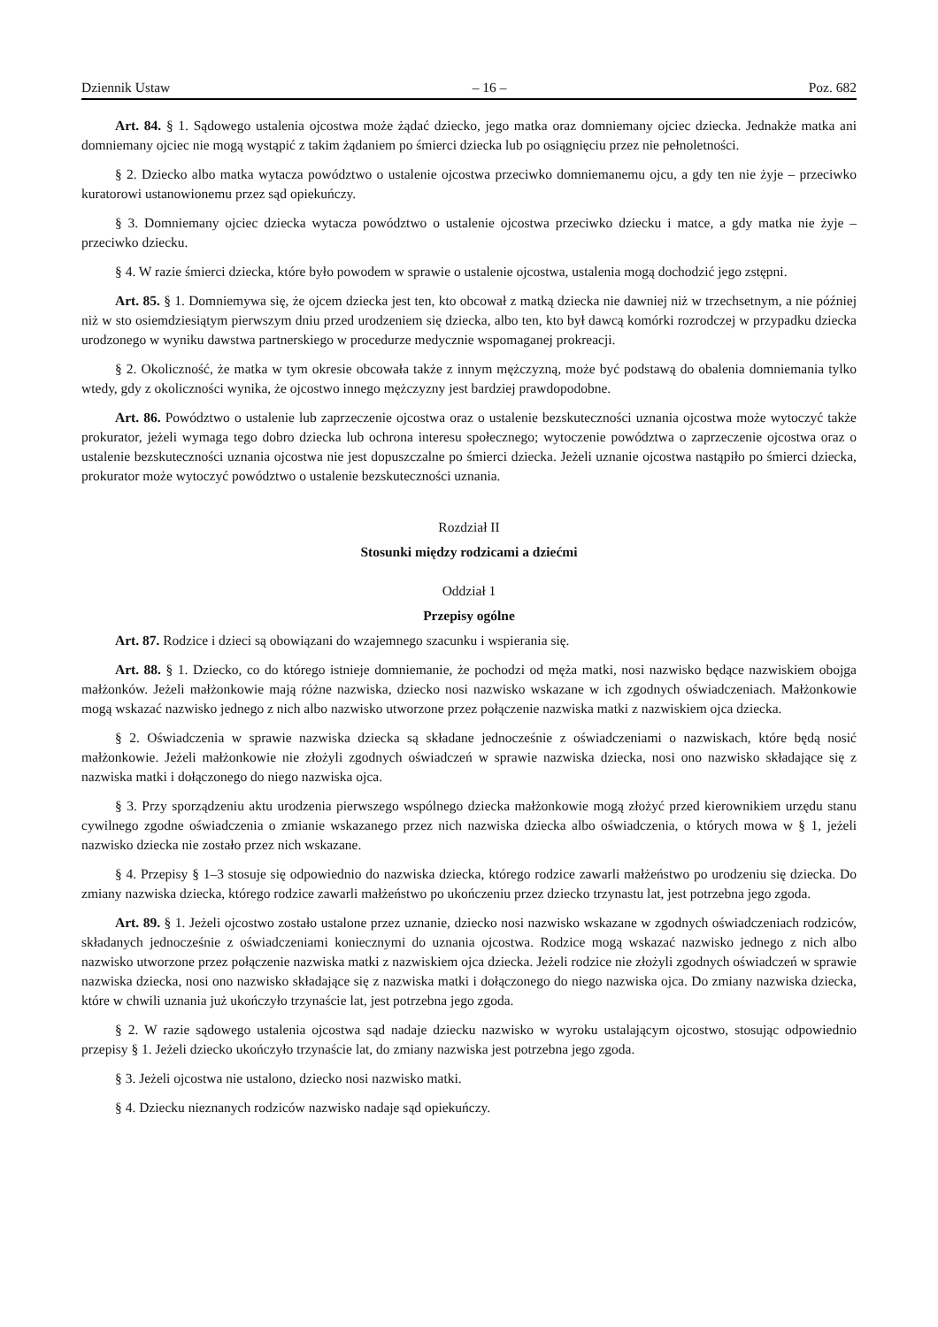Dziennik Ustaw – 16 – Poz. 682
Art. 84. § 1. Sądowego ustalenia ojcostwa może żądać dziecko, jego matka oraz domniemany ojciec dziecka. Jednakże matka ani domniemany ojciec nie mogą wystąpić z takim żądaniem po śmierci dziecka lub po osiągnięciu przez nie pełnoletności.
§ 2. Dziecko albo matka wytacza powództwo o ustalenie ojcostwa przeciwko domniemanemu ojcu, a gdy ten nie żyje – przeciwko kuratorowi ustanowionemu przez sąd opiekuńczy.
§ 3. Domniemany ojciec dziecka wytacza powództwo o ustalenie ojcostwa przeciwko dziecku i matce, a gdy matka nie żyje – przeciwko dziecku.
§ 4. W razie śmierci dziecka, które było powodem w sprawie o ustalenie ojcostwa, ustalenia mogą dochodzić jego zstępni.
Art. 85. § 1. Domniemywa się, że ojcem dziecka jest ten, kto obcował z matką dziecka nie dawniej niż w trzechsetnym, a nie później niż w sto osiemdziesiątym pierwszym dniu przed urodzeniem się dziecka, albo ten, kto był dawcą komórki rozrodczej w przypadku dziecka urodzonego w wyniku dawstwa partnerskiego w procedurze medycznie wspomaganej prokreacji.
§ 2. Okoliczność, że matka w tym okresie obcowała także z innym mężczyzną, może być podstawą do obalenia domniemania tylko wtedy, gdy z okoliczności wynika, że ojcostwo innego mężczyzny jest bardziej prawdopodobne.
Art. 86. Powództwo o ustalenie lub zaprzeczenie ojcostwa oraz o ustalenie bezskuteczności uznania ojcostwa może wytoczyć także prokurator, jeżeli wymaga tego dobro dziecka lub ochrona interesu społecznego; wytoczenie powództwa o zaprzeczenie ojcostwa oraz o ustalenie bezskuteczności uznania ojcostwa nie jest dopuszczalne po śmierci dziecka. Jeżeli uznanie ojcostwa nastąpiło po śmierci dziecka, prokurator może wytoczyć powództwo o ustalenie bezskuteczności uznania.
Rozdział II
Stosunki między rodzicami a dziećmi
Oddział 1
Przepisy ogólne
Art. 87. Rodzice i dzieci są obowiązani do wzajemnego szacunku i wspierania się.
Art. 88. § 1. Dziecko, co do którego istnieje domniemanie, że pochodzi od męża matki, nosi nazwisko będące nazwiskiem obojga małżonków. Jeżeli małżonkowie mają różne nazwiska, dziecko nosi nazwisko wskazane w ich zgodnych oświadczeniach. Małżonkowie mogą wskazać nazwisko jednego z nich albo nazwisko utworzone przez połączenie nazwiska matki z nazwiskiem ojca dziecka.
§ 2. Oświadczenia w sprawie nazwiska dziecka są składane jednocześnie z oświadczeniami o nazwiskach, które będą nosić małżonkowie. Jeżeli małżonkowie nie złożyli zgodnych oświadczeń w sprawie nazwiska dziecka, nosi ono nazwisko składające się z nazwiska matki i dołączonego do niego nazwiska ojca.
§ 3. Przy sporządzeniu aktu urodzenia pierwszego wspólnego dziecka małżonkowie mogą złożyć przed kierownikiem urzędu stanu cywilnego zgodne oświadczenia o zmianie wskazanego przez nich nazwiska dziecka albo oświadczenia, o których mowa w § 1, jeżeli nazwisko dziecka nie zostało przez nich wskazane.
§ 4. Przepisy § 1–3 stosuje się odpowiednio do nazwiska dziecka, którego rodzice zawarli małżeństwo po urodzeniu się dziecka. Do zmiany nazwiska dziecka, którego rodzice zawarli małżeństwo po ukończeniu przez dziecko trzynastu lat, jest potrzebna jego zgoda.
Art. 89. § 1. Jeżeli ojcostwo zostało ustalone przez uznanie, dziecko nosi nazwisko wskazane w zgodnych oświadczeniach rodziców, składanych jednocześnie z oświadczeniami koniecznymi do uznania ojcostwa. Rodzice mogą wskazać nazwisko jednego z nich albo nazwisko utworzone przez połączenie nazwiska matki z nazwiskiem ojca dziecka. Jeżeli rodzice nie złożyli zgodnych oświadczeń w sprawie nazwiska dziecka, nosi ono nazwisko składające się z nazwiska matki i dołączonego do niego nazwiska ojca. Do zmiany nazwiska dziecka, które w chwili uznania już ukończyło trzynaście lat, jest potrzebna jego zgoda.
§ 2. W razie sądowego ustalenia ojcostwa sąd nadaje dziecku nazwisko w wyroku ustalającym ojcostwo, stosując odpowiednio przepisy § 1. Jeżeli dziecko ukończyło trzynaście lat, do zmiany nazwiska jest potrzebna jego zgoda.
§ 3. Jeżeli ojcostwa nie ustalono, dziecko nosi nazwisko matki.
§ 4. Dziecku nieznanych rodziców nazwisko nadaje sąd opiekuńczy.